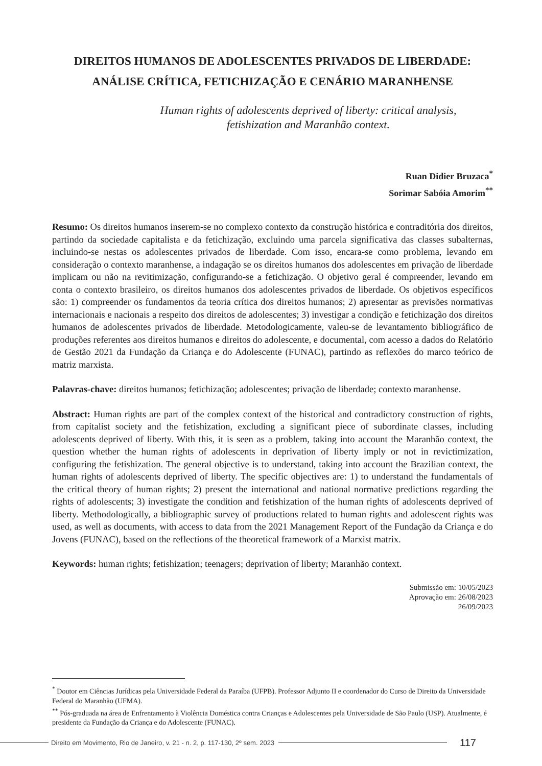DIREITOS HUMANOS DE ADOLESCENTES PRIVADOS DE LIBERDADE:
ANÁLISE CRÍTICA, FETICHIZAÇÃO E CENÁRIO MARANHENSE
Human rights of adolescents deprived of liberty: critical analysis,
fetishization and Maranhão context.
Ruan Didier Bruzaca<sup>*</sup>
Sorimar Sabóia Amorim<sup>**</sup>
Resumo: Os direitos humanos inserem-se no complexo contexto da construção histórica e contraditória dos direitos, partindo da sociedade capitalista e da fetichização, excluindo uma parcela significativa das classes subalternas, incluindo-se nestas os adolescentes privados de liberdade. Com isso, encara-se como problema, levando em consideração o contexto maranhense, a indagação se os direitos humanos dos adolescentes em privação de liberdade implicam ou não na revitimização, configurando-se a fetichização. O objetivo geral é compreender, levando em conta o contexto brasileiro, os direitos humanos dos adolescentes privados de liberdade. Os objetivos específicos são: 1) compreender os fundamentos da teoria crítica dos direitos humanos; 2) apresentar as previsões normativas internacionais e nacionais a respeito dos direitos de adolescentes; 3) investigar a condição e fetichização dos direitos humanos de adolescentes privados de liberdade. Metodologicamente, valeu-se de levantamento bibliográfico de produções referentes aos direitos humanos e direitos do adolescente, e documental, com acesso a dados do Relatório de Gestão 2021 da Fundação da Criança e do Adolescente (FUNAC), partindo as reflexões do marco teórico de matriz marxista.
Palavras-chave: direitos humanos; fetichização; adolescentes; privação de liberdade; contexto maranhense.
Abstract: Human rights are part of the complex context of the historical and contradictory construction of rights, from capitalist society and the fetishization, excluding a significant piece of subordinate classes, including adolescents deprived of liberty. With this, it is seen as a problem, taking into account the Maranhão context, the question whether the human rights of adolescents in deprivation of liberty imply or not in revictimization, configuring the fetishization. The general objective is to understand, taking into account the Brazilian context, the human rights of adolescents deprived of liberty. The specific objectives are: 1) to understand the fundamentals of the critical theory of human rights; 2) present the international and national normative predictions regarding the rights of adolescents; 3) investigate the condition and fetishization of the human rights of adolescents deprived of liberty. Methodologically, a bibliographic survey of productions related to human rights and adolescent rights was used, as well as documents, with access to data from the 2021 Management Report of the Fundação da Criança e do Jovens (FUNAC), based on the reflections of the theoretical framework of a Marxist matrix.
Keywords: human rights; fetishization; teenagers; deprivation of liberty; Maranhão context.
Submissão em: 10/05/2023
Aprovação em: 26/08/2023
26/09/2023
<sup>*</sup> Doutor em Ciências Jurídicas pela Universidade Federal da Paraíba (UFPB). Professor Adjunto II e coordenador do Curso de Direito da Universidade Federal do Maranhão (UFMA).
<sup>**</sup> Pós-graduada na área de Enfrentamento à Violência Doméstica contra Crianças e Adolescentes pela Universidade de São Paulo (USP). Atualmente, é presidente da Fundação da Criança e do Adolescente (FUNAC).
Direito em Movimento, Rio de Janeiro, v. 21 - n. 2, p. 117-130, 2º sem. 2023
117